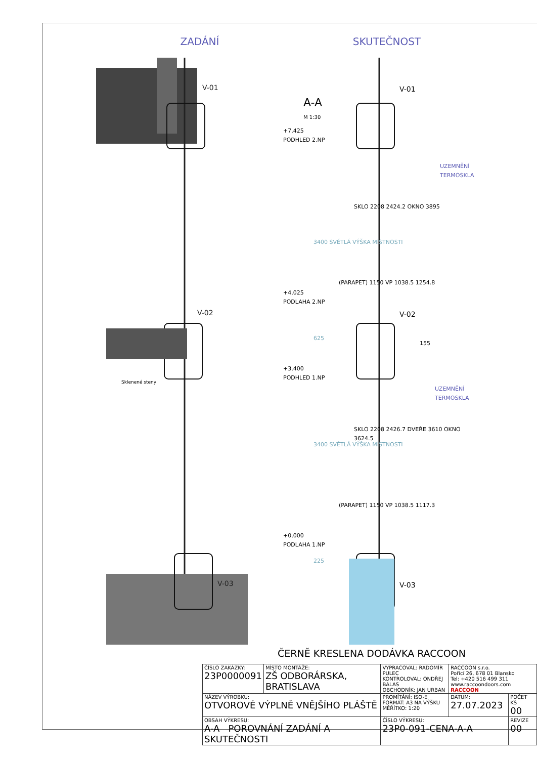ZADÁNÍ
V-01
V-02
V-03
Sklenené steny
SKUTEČNOST
A-A
M 1:30
+7,425
PODHLED 2.NP
+4,025
PODLAHA 2.NP
+3,400
PODHLED 1.NP
+0,000
PODLAHA 1.NP
3400 SVĚTLÁ VÝŠKA MÍSTNOSTI
SKLO 2208 2424.2 OKNO 3895
(PARAPET) 1150 VP 1038.5 1254.8
625
155
3400 SVĚTLÁ VÝŠKA MÍSTNOSTI
SKLO 2208 2426.7 DVEŘE 3610 OKNO 3624.5
(PARAPET) 1150 VP 1038.5 1117.3
225
V-01
V-02
V-03
UZEMNĚNÍ TERMOSKLA
UZEMNĚNÍ TERMOSKLA
ČERNĚ KRESLENA DODÁVKA RACCOON
| ČÍSLO ZAKÁZKY: 23P0000091 | MÍSTO MONTÁŽE: ZŠ ODBORÁRSKA, BRATISLAVA | VYPRACOVAL: RADOMÍR PULEC KONTROLOVAL: ONDŘEJ BALAS OBCHODNÍK: JAN URBAN | RACCOON s.r.o. Pořící 26, 678 01 Blansko Tel: +420 516 499 311 www.raccoondoors.com RACCOON | |
| NÁZEV VÝROBKU: OTVOROVÉ VÝPLNĚ VNĚJŠÍHO PLÁŠTĚ | | PROMÍTÁNÍ: ISO-E FORMÁT: A3 NA VÝŠKU MĚŘÍTKO: 1:20 | DATUM: 27.07.2023 | POČET KS 00 |
| OBSAH VÝKRESU: A-A POROVNÁNÍ ZADÁNÍ A SKUTEČNOSTI | | ČÍSLO VÝKRESU: 23P0-091-CENA-A-A | | REVIZE 00 |